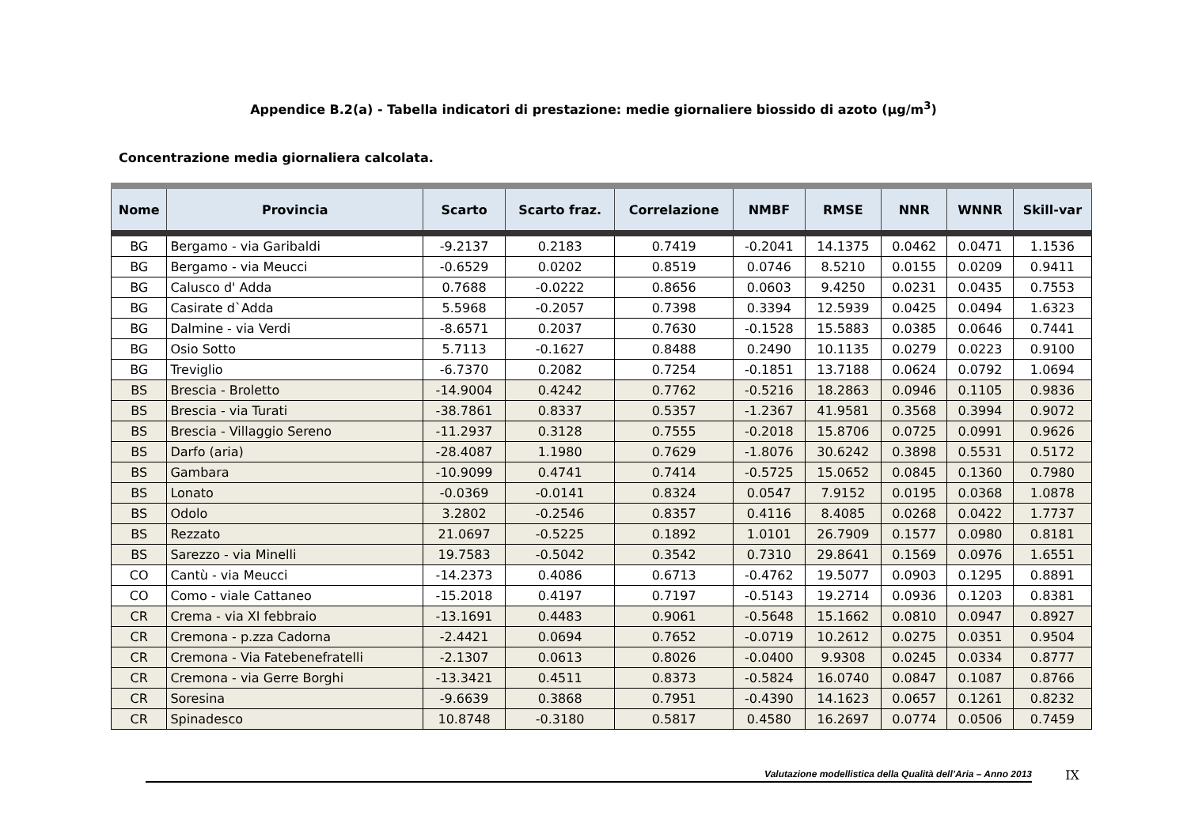Appendice B.2(a) - Tabella indicatori di prestazione: medie giornaliere biossido di azoto (µg/m<sup>3</sup>)
Concentrazione media giornaliera calcolata.
| Nome | Provincia | Scarto | Scarto fraz. | Correlazione | NMBF | RMSE | NNR | WNNR | Skill-var |
| --- | --- | --- | --- | --- | --- | --- | --- | --- | --- |
| BG | Bergamo - via Garibaldi | -9.2137 | 0.2183 | 0.7419 | -0.2041 | 14.1375 | 0.0462 | 0.0471 | 1.1536 |
| BG | Bergamo - via Meucci | -0.6529 | 0.0202 | 0.8519 | 0.0746 | 8.5210 | 0.0155 | 0.0209 | 0.9411 |
| BG | Calusco d' Adda | 0.7688 | -0.0222 | 0.8656 | 0.0603 | 9.4250 | 0.0231 | 0.0435 | 0.7553 |
| BG | Casirate d`Adda | 5.5968 | -0.2057 | 0.7398 | 0.3394 | 12.5939 | 0.0425 | 0.0494 | 1.6323 |
| BG | Dalmine - via Verdi | -8.6571 | 0.2037 | 0.7630 | -0.1528 | 15.5883 | 0.0385 | 0.0646 | 0.7441 |
| BG | Osio Sotto | 5.7113 | -0.1627 | 0.8488 | 0.2490 | 10.1135 | 0.0279 | 0.0223 | 0.9100 |
| BG | Treviglio | -6.7370 | 0.2082 | 0.7254 | -0.1851 | 13.7188 | 0.0624 | 0.0792 | 1.0694 |
| BS | Brescia - Broletto | -14.9004 | 0.4242 | 0.7762 | -0.5216 | 18.2863 | 0.0946 | 0.1105 | 0.9836 |
| BS | Brescia - via Turati | -38.7861 | 0.8337 | 0.5357 | -1.2367 | 41.9581 | 0.3568 | 0.3994 | 0.9072 |
| BS | Brescia - Villaggio Sereno | -11.2937 | 0.3128 | 0.7555 | -0.2018 | 15.8706 | 0.0725 | 0.0991 | 0.9626 |
| BS | Darfo (aria) | -28.4087 | 1.1980 | 0.7629 | -1.8076 | 30.6242 | 0.3898 | 0.5531 | 0.5172 |
| BS | Gambara | -10.9099 | 0.4741 | 0.7414 | -0.5725 | 15.0652 | 0.0845 | 0.1360 | 0.7980 |
| BS | Lonato | -0.0369 | -0.0141 | 0.8324 | 0.0547 | 7.9152 | 0.0195 | 0.0368 | 1.0878 |
| BS | Odolo | 3.2802 | -0.2546 | 0.8357 | 0.4116 | 8.4085 | 0.0268 | 0.0422 | 1.7737 |
| BS | Rezzato | 21.0697 | -0.5225 | 0.1892 | 1.0101 | 26.7909 | 0.1577 | 0.0980 | 0.8181 |
| BS | Sarezzo - via Minelli | 19.7583 | -0.5042 | 0.3542 | 0.7310 | 29.8641 | 0.1569 | 0.0976 | 1.6551 |
| CO | Cantù - via Meucci | -14.2373 | 0.4086 | 0.6713 | -0.4762 | 19.5077 | 0.0903 | 0.1295 | 0.8891 |
| CO | Como - viale Cattaneo | -15.2018 | 0.4197 | 0.7197 | -0.5143 | 19.2714 | 0.0936 | 0.1203 | 0.8381 |
| CR | Crema - via XI febbraio | -13.1691 | 0.4483 | 0.9061 | -0.5648 | 15.1662 | 0.0810 | 0.0947 | 0.8927 |
| CR | Cremona - p.zza Cadorna | -2.4421 | 0.0694 | 0.7652 | -0.0719 | 10.2612 | 0.0275 | 0.0351 | 0.9504 |
| CR | Cremona - Via Fatebenefratelli | -2.1307 | 0.0613 | 0.8026 | -0.0400 | 9.9308 | 0.0245 | 0.0334 | 0.8777 |
| CR | Cremona - via Gerre Borghi | -13.3421 | 0.4511 | 0.8373 | -0.5824 | 16.0740 | 0.0847 | 0.1087 | 0.8766 |
| CR | Soresina | -9.6639 | 0.3868 | 0.7951 | -0.4390 | 14.1623 | 0.0657 | 0.1261 | 0.8232 |
| CR | Spinadesco | 10.8748 | -0.3180 | 0.5817 | 0.4580 | 16.2697 | 0.0774 | 0.0506 | 0.7459 |
Valutazione modellistica della Qualità dell’Aria – Anno 2013
IX